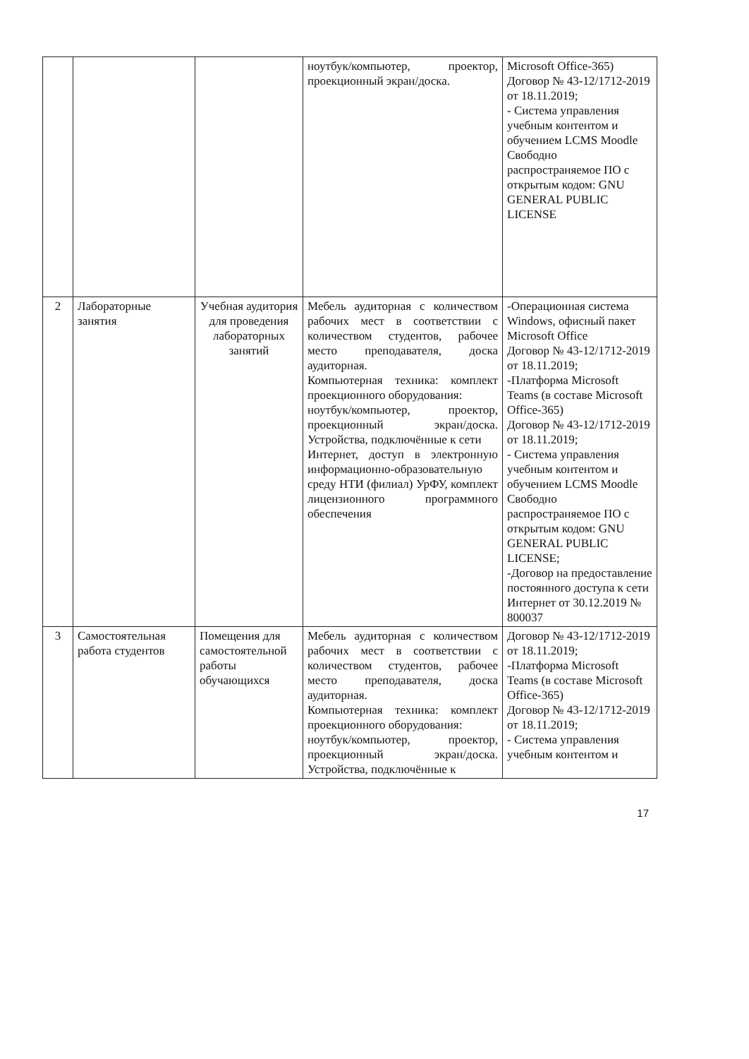| | | | ноутбук/компьютер, проектор, проекционный экран/доска. | Microsoft Office-365) Договор № 43-12/1712-2019 от 18.11.2019; - Система управления учебным контентом и обучением LCMS Moodle Свободно распространяемое ПО с открытым кодом: GNU GENERAL PUBLIC LICENSE |
| 2 | Лабораторные занятия | Учебная аудитория для проведения лабораторных занятий | Мебель аудиторная с количеством рабочих мест в соответствии с количеством студентов, рабочее место преподавателя, доска аудиторная. Компьютерная техника: комплект проекционного оборудования: ноутбук/компьютер, проектор, проекционный экран/доска. Устройства, подключённые к сети Интернет, доступ в электронную информационно-образовательную среду НТИ (филиал) УрФУ, комплект лицензионного программного обеспечения | -Операционная система Windows, офисный пакет Microsoft Office Договор № 43-12/1712-2019 от 18.11.2019; -Платформа Microsoft Teams (в составе Microsoft Office-365) Договор № 43-12/1712-2019 от 18.11.2019; - Система управления учебным контентом и обучением LCMS Moodle Свободно распространяемое ПО с открытым кодом: GNU GENERAL PUBLIC LICENSE; -Договор на предоставление постоянного доступа к сети Интернет от 30.12.2019 № 800037 |
| 3 | Самостоятельная работа студентов | Помещения для самостоятельной работы обучающихся | Мебель аудиторная с количеством рабочих мест в соответствии с количеством студентов, рабочее место преподавателя, доска аудиторная. Компьютерная техника: комплект проекционного оборудования: ноутбук/компьютер, проектор, проекционный экран/доска. Устройства, подключённые к | Договор № 43-12/1712-2019 от 18.11.2019; -Платформа Microsoft Teams (в составе Microsoft Office-365) Договор № 43-12/1712-2019 от 18.11.2019; - Система управления учебным контентом и |
17